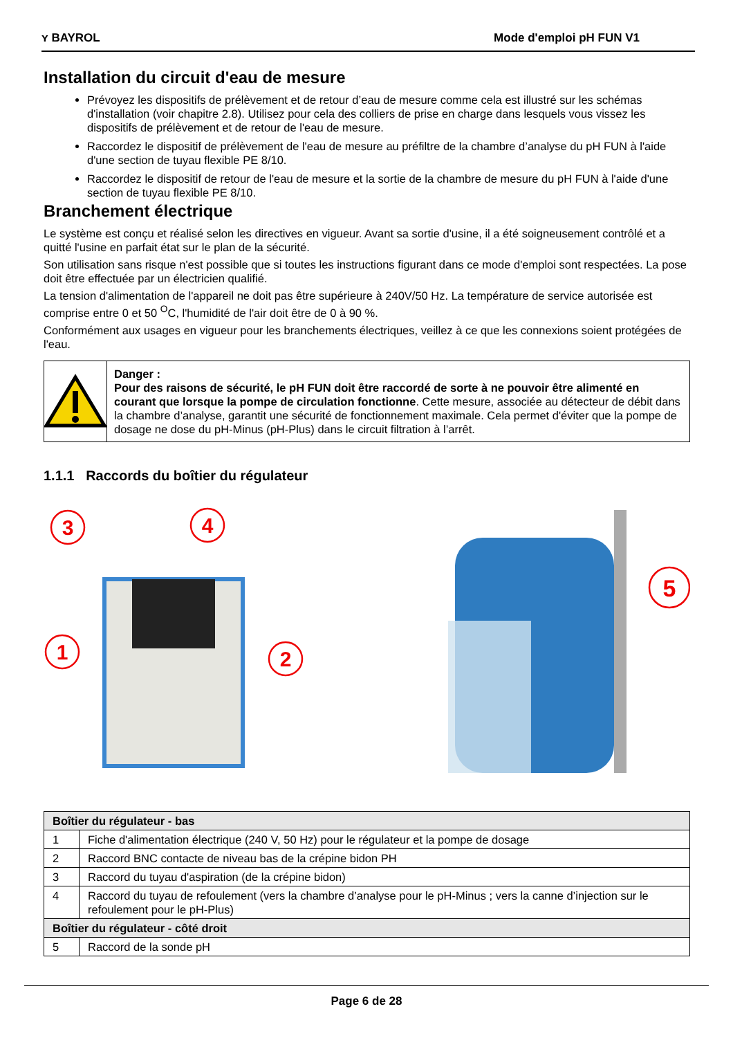ʏ BAYROL Mode d'emploi pH FUN V1
Installation du circuit d'eau de mesure
Prévoyez les dispositifs de prélèvement et de retour d’eau de mesure comme cela est illustré sur les schémas d'installation (voir chapitre 2.8). Utilisez pour cela des colliers de prise en charge dans lesquels vous vissez les dispositifs de prélèvement et de retour de l'eau de mesure.
Raccordez le dispositif de prélèvement de l'eau de mesure au préfiltre de la chambre d’analyse du pH FUN à l'aide d'une section de tuyau flexible PE 8/10.
Raccordez le dispositif de retour de l'eau de mesure et la sortie de la chambre de mesure du pH FUN à l'aide d'une section de tuyau flexible PE 8/10.
Branchement électrique
Le système est conçu et réalisé selon les directives en vigueur. Avant sa sortie d'usine, il a été soigneusement contrôlé et a quitté l'usine en parfait état sur le plan de la sécurité.
Son utilisation sans risque n'est possible que si toutes les instructions figurant dans ce mode d'emploi sont respectées. La pose doit être effectuée par un électricien qualifié.
La tension d'alimentation de l'appareil ne doit pas être supérieure à 240V/50 Hz. La température de service autorisée est comprise entre 0 et 50 <sup>O</sup>C, l'humidité de l'air doit être de 0 à 90 %.
Conformément aux usages en vigueur pour les branchements électriques, veillez à ce que les connexions soient protégées de l'eau.
Danger :
Pour des raisons de sécurité, le pH FUN doit être raccordé de sorte à ne pouvoir être alimenté en courant que lorsque la pompe de circulation fonctionne. Cette mesure, associée au détecteur de débit dans la chambre d’analyse, garantit une sécurité de fonctionnement maximale. Cela permet d'éviter que la pompe de dosage ne dose du pH-Minus (pH-Plus) dans le circuit filtration à l’arrêt.
1.1.1 Raccords du boîtier du régulateur
3
4
1
2
5
| Boîtier du régulateur - bas | |
| 1 | Fiche d'alimentation électrique (240 V, 50 Hz) pour le régulateur et la pompe de dosage |
| 2 | Raccord BNC contacte de niveau bas de la crépine bidon PH |
| 3 | Raccord du tuyau d'aspiration (de la crépine bidon) |
| 4 | Raccord du tuyau de refoulement (vers la chambre d’analyse pour le pH-Minus ; vers la canne d’injection sur le refoulement pour le pH-Plus) |
| Boîtier du régulateur - côté droit | |
| 5 | Raccord de la sonde pH |
Page 6 de 28